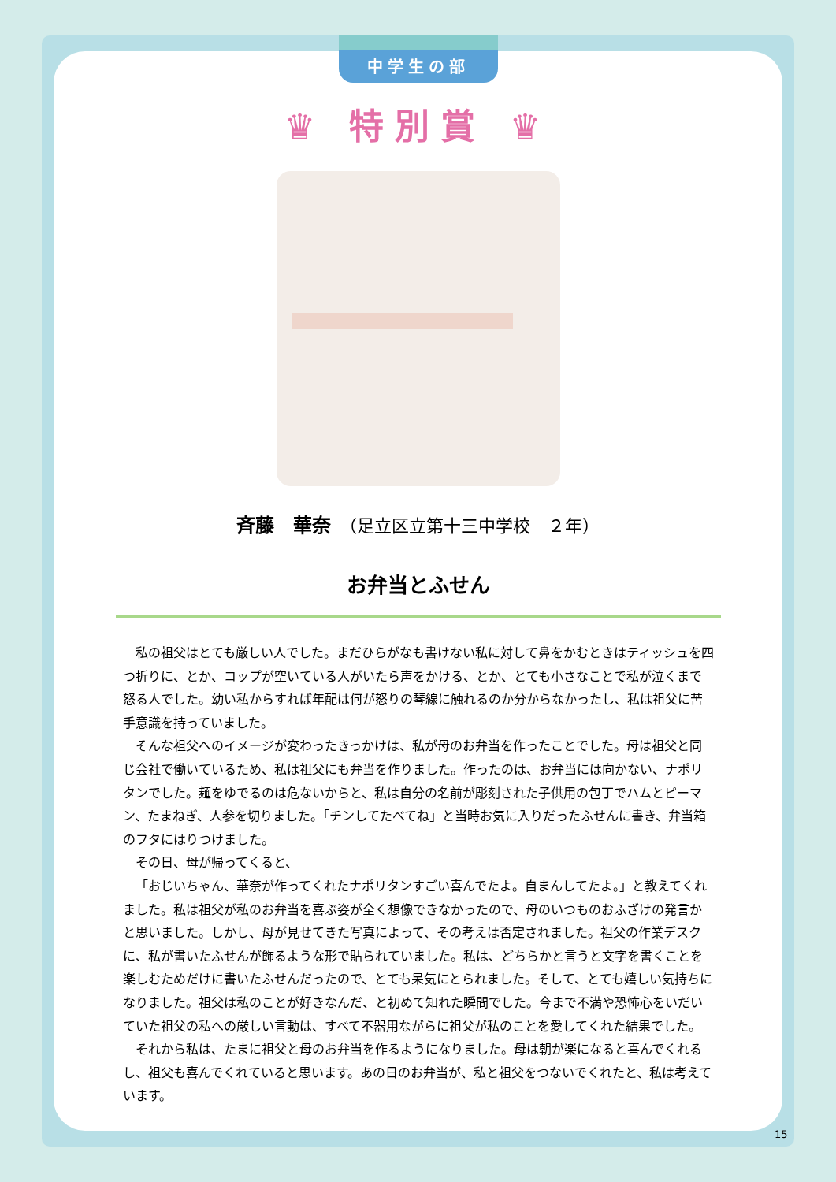中学生の部
♛ 特別賞 ♛
斉藤　華奈　（足立区立第十三中学校　２年）
お弁当とふせん
私の祖父はとても厳しい人でした。まだひらがなも書けない私に対して鼻をかむときはティッシュを四つ折りに、とか、コップが空いている人がいたら声をかける、とか、とても小さなことで私が泣くまで怒る人でした。幼い私からすれば年配は何が怒りの琴線に触れるのか分からなかったし、私は祖父に苦手意識を持っていました。
そんな祖父へのイメージが変わったきっかけは、私が母のお弁当を作ったことでした。母は祖父と同じ会社で働いているため、私は祖父にも弁当を作りました。作ったのは、お弁当には向かない、ナポリタンでした。麺をゆでるのは危ないからと、私は自分の名前が彫刻された子供用の包丁でハムとピーマン、たまねぎ、人参を切りました。「チンしてたべてね」と当時お気に入りだったふせんに書き、弁当箱のフタにはりつけました。
その日、母が帰ってくると、
「おじいちゃん、華奈が作ってくれたナポリタンすごい喜んでたよ。自まんしてたよ。」と教えてくれました。私は祖父が私のお弁当を喜ぶ姿が全く想像できなかったので、母のいつものおふざけの発言かと思いました。しかし、母が見せてきた写真によって、その考えは否定されました。祖父の作業デスクに、私が書いたふせんが飾るような形で貼られていました。私は、どちらかと言うと文字を書くことを楽しむためだけに書いたふせんだったので、とても呆気にとられました。そして、とても嬉しい気持ちになりました。祖父は私のことが好きなんだ、と初めて知れた瞬間でした。今まで不満や恐怖心をいだいていた祖父の私への厳しい言動は、すべて不器用ながらに祖父が私のことを愛してくれた結果でした。
それから私は、たまに祖父と母のお弁当を作るようになりました。母は朝が楽になると喜んでくれるし、祖父も喜んでくれていると思います。あの日のお弁当が、私と祖父をつないでくれたと、私は考えています。
15